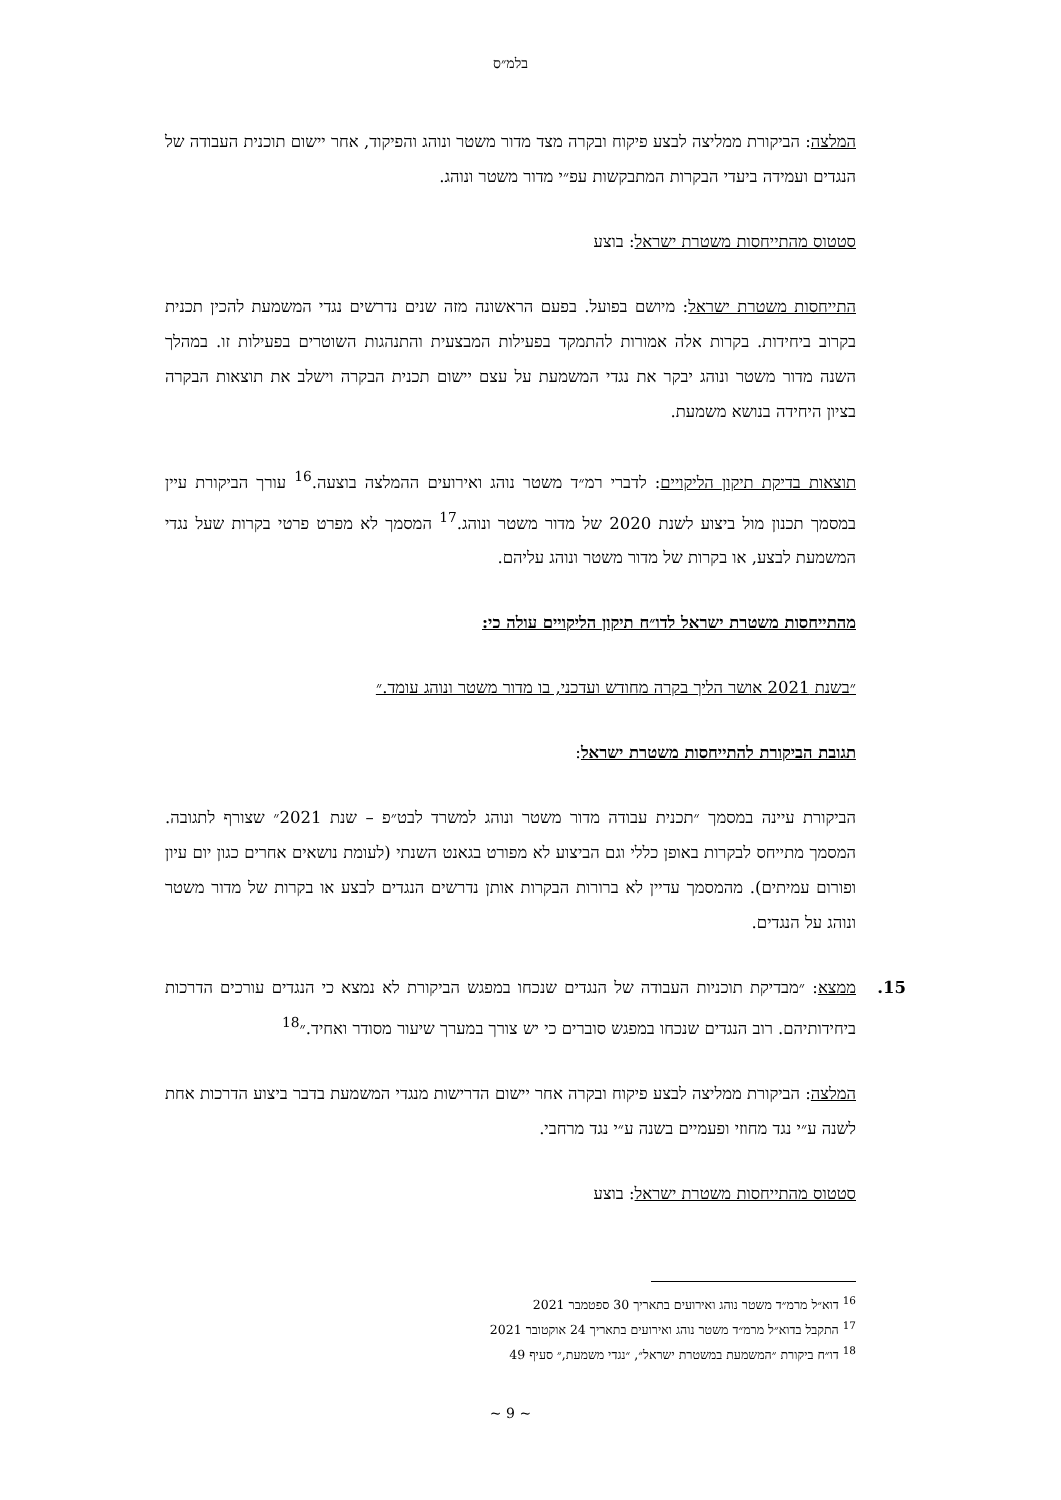בלמ״ס
המלצה: הביקורת ממליצה לבצע פיקוח ובקרה מצד מדור משטר ונוהג והפיקוד, אחר יישום תוכנית העבודה של הנגדים ועמידה ביעדי הבקרות המתבקשות עפ״י מדור משטר ונוהג.
סטטוס מהתייחסות משטרת ישראל: בוצע
התייחסות משטרת ישראל: מיושם בפועל. בפעם הראשונה מזה שנים נדרשים נגדי המשמעת להכין תכנית בקרוב ביחידות. בקרות אלה אמורות להתמקד בפעילות המבצעית והתנהגות השוטרים בפעילות זו. במהלך השנה מדור משטר ונוהג יבקר את נגדי המשמעת על עצם יישום תכנית הבקרה וישלב את תוצאות הבקרה בציון היחידה בנושא משמעת.
תוצאות בדיקת תיקון הליקויים: לדברי רמ״ד משטר נוהג ואירועים ההמלצה בוצעה.<sup>16</sup> עורך הביקורת עיין במסמך תכנון מול ביצוע לשנת 2020 של מדור משטר ונוהג.<sup>17</sup> המסמך לא מפרט פרטי בקרות שעל נגדי המשמעת לבצע, או בקרות של מדור משטר ונוהג עליהם.
מהתייחסות משטרת ישראל לדו״ח תיקון הליקויים עולה כי:
״בשנת 2021 אושר הליך בקרה מחודש ועדכני, בו מדור משטר ונוהג עומד.״
תגובת הביקורת להתייחסות משטרת ישראל:
הביקורת עיינה במסמך ״תכנית עבודה מדור משטר ונוהג למשרד לבט״פ – שנת 2021״ שצורף לתגובה. המסמך מתייחס לבקרות באופן כללי וגם הביצוע לא מפורט בגאנט השנתי (לעומת נושאים אחרים כגון יום עיון ופורום עמיתים). מהמסמך עדיין לא ברורות הבקרות אותן נדרשים הנגדים לבצע או בקרות של מדור משטר ונוהג על הנגדים.
15. ממצא: ״מבדיקת תוכניות העבודה של הנגדים שנכחו במפגש הביקורת לא נמצא כי הנגדים עורכים הדרכות ביחידותיהם. רוב הנגדים שנכחו במפגש סוברים כי יש צורך במערך שיעור מסודר ואחיד.״<sup>18</sup>
המלצה: הביקורת ממליצה לבצע פיקוח ובקרה אחר יישום הדרישות מנגדי המשמעת בדבר ביצוע הדרכות אחת לשנה ע״י נגד מחוזי ופעמיים בשנה ע״י נגד מרחבי.
סטטוס מהתייחסות משטרת ישראל: בוצע
<sup>16</sup> דוא״ל מרמ״ד משטר נוהג ואירועים בתאריך 30 ספטמבר 2021
<sup>17</sup> התקבל בדוא״ל מרמ״ד משטר נוהג ואירועים בתאריך 24 אוקטובר 2021
<sup>18</sup> דו״ח ביקורת ״המשמעת במשטרת ישראל״, ״נגדי משמעת,״ סעיף 49
~ 9 ~